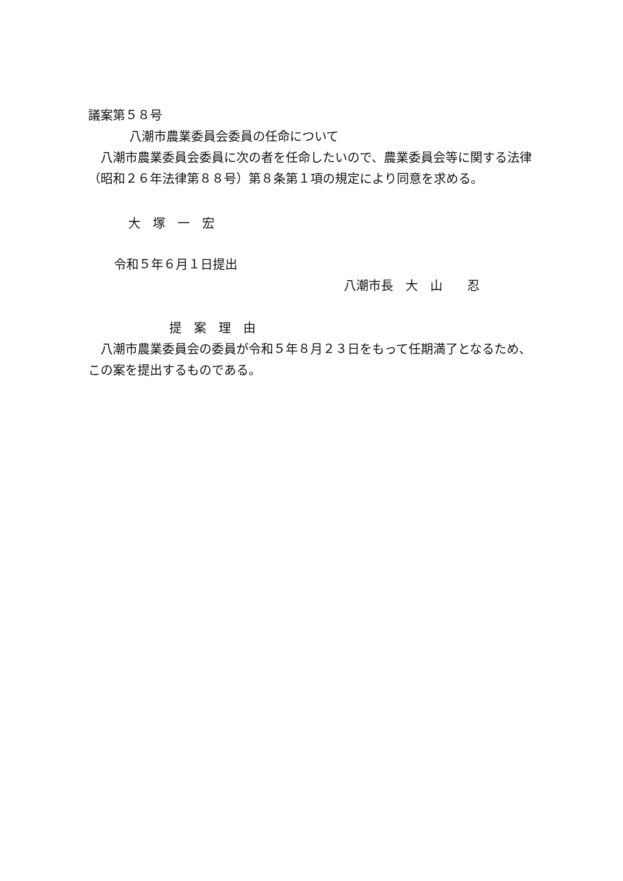議案第５８号
八潮市農業委員会委員の任命について
八潮市農業委員会委員に次の者を任命したいので、農業委員会等に関する法律（昭和２６年法律第８８号）第８条第１項の規定により同意を求める。
大　塚　一　宏
令和５年６月１日提出
八潮市長　大　山　　忍
提　案　理　由
八潮市農業委員会の委員が令和５年８月２３日をもって任期満了となるため、この案を提出するものである。